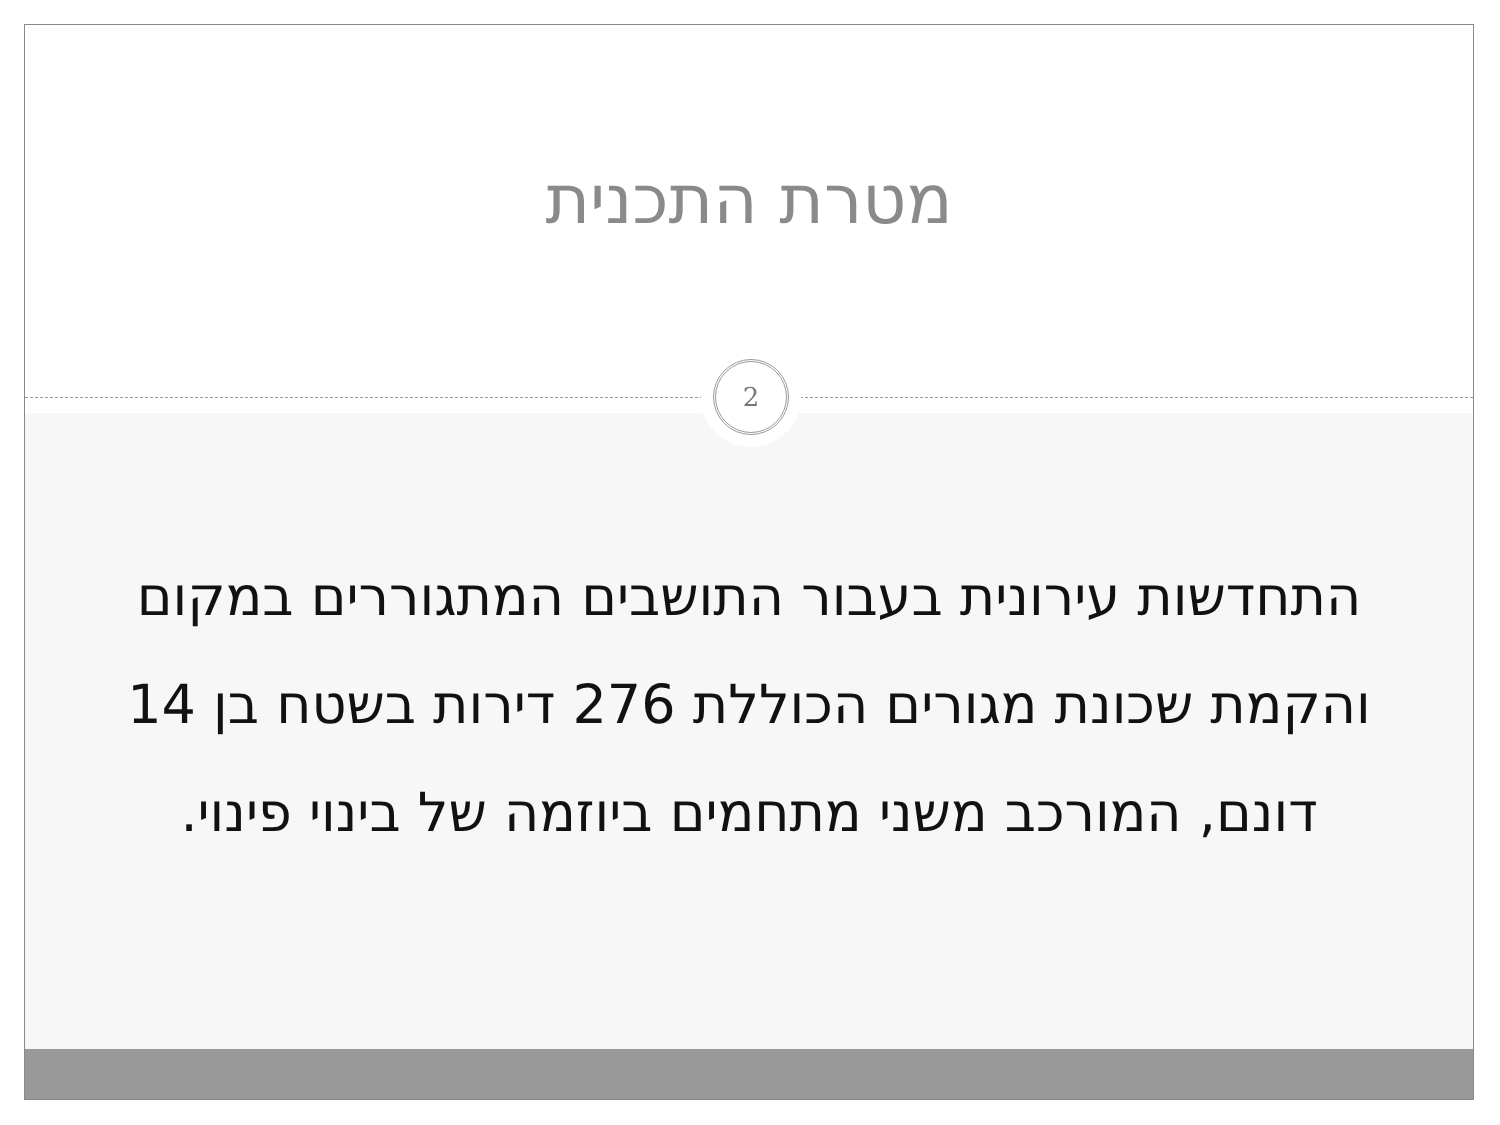מטרת התכנית
2
התחדשות עירונית בעבור התושבים המתגוררים במקום והקמת שכונת מגורים הכוללת 276 דירות בשטח בן 14 דונם, המורכב משני מתחמים ביוזמה של בינוי פינוי.